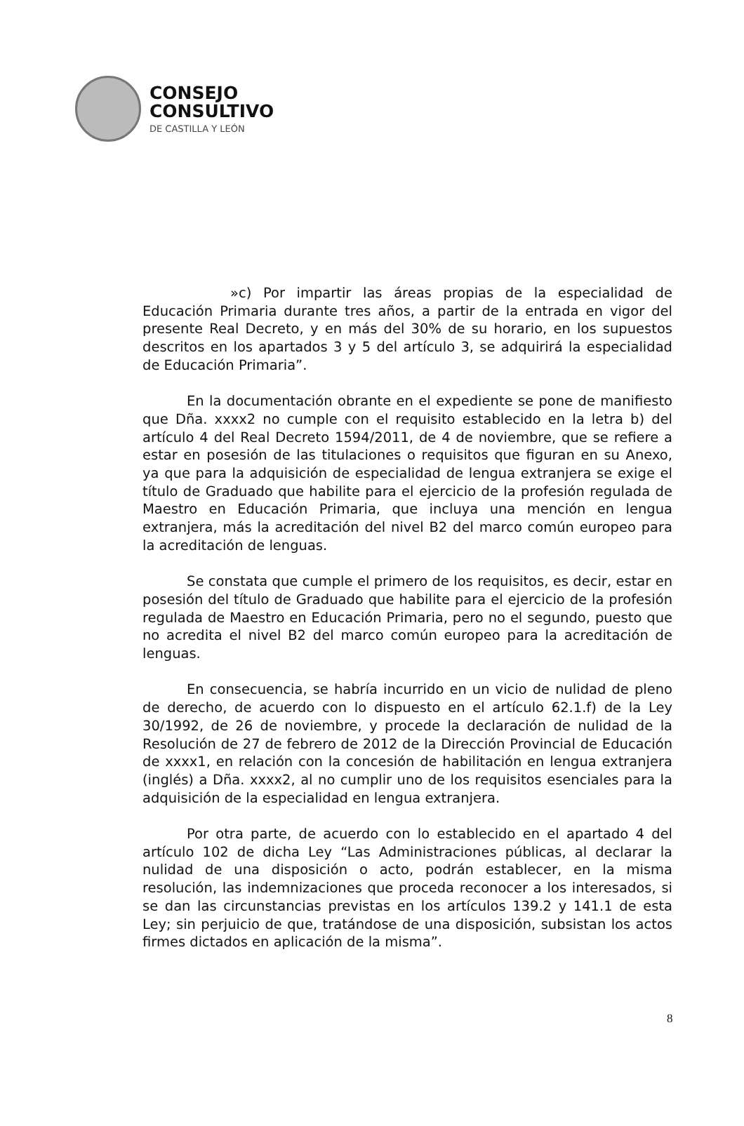CONSEJO
CONSULTIVO
DE CASTILLA Y LEÓN
»c) Por impartir las áreas propias de la especialidad de Educación Primaria durante tres años, a partir de la entrada en vigor del presente Real Decreto, y en más del 30% de su horario, en los supuestos descritos en los apartados 3 y 5 del artículo 3, se adquirirá la especialidad de Educación Primaria”.
En la documentación obrante en el expediente se pone de manifiesto que Dña. xxxx2 no cumple con el requisito establecido en la letra b) del artículo 4 del Real Decreto 1594/2011, de 4 de noviembre, que se refiere a estar en posesión de las titulaciones o requisitos que figuran en su Anexo, ya que para la adquisición de especialidad de lengua extranjera se exige el título de Graduado que habilite para el ejercicio de la profesión regulada de Maestro en Educación Primaria, que incluya una mención en lengua extranjera, más la acreditación del nivel B2 del marco común europeo para la acreditación de lenguas.
Se constata que cumple el primero de los requisitos, es decir, estar en posesión del título de Graduado que habilite para el ejercicio de la profesión regulada de Maestro en Educación Primaria, pero no el segundo, puesto que no acredita el nivel B2 del marco común europeo para la acreditación de lenguas.
En consecuencia, se habría incurrido en un vicio de nulidad de pleno de derecho, de acuerdo con lo dispuesto en el artículo 62.1.f) de la Ley 30/1992, de 26 de noviembre, y procede la declaración de nulidad de la Resolución de 27 de febrero de 2012 de la Dirección Provincial de Educación de xxxx1, en relación con la concesión de habilitación en lengua extranjera (inglés) a Dña. xxxx2, al no cumplir uno de los requisitos esenciales para la adquisición de la especialidad en lengua extranjera.
Por otra parte, de acuerdo con lo establecido en el apartado 4 del artículo 102 de dicha Ley “Las Administraciones públicas, al declarar la nulidad de una disposición o acto, podrán establecer, en la misma resolución, las indemnizaciones que proceda reconocer a los interesados, si se dan las circunstancias previstas en los artículos 139.2 y 141.1 de esta Ley; sin perjuicio de que, tratándose de una disposición, subsistan los actos firmes dictados en aplicación de la misma”.
8